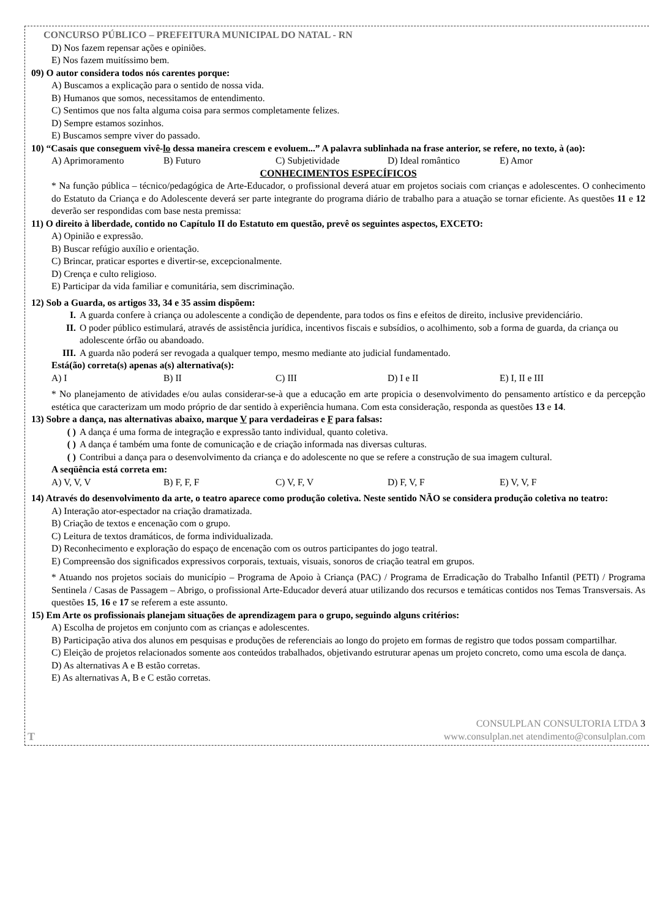CONCURSO PÚBLICO – PREFEITURA MUNICIPAL DO NATAL - RN
D) Nos fazem repensar ações e opiniões.
E) Nos fazem muitíssimo bem.
09) O autor considera todos nós carentes porque:
A) Buscamos a explicação para o sentido de nossa vida.
B) Humanos que somos, necessitamos de entendimento.
C) Sentimos que nos falta alguma coisa para sermos completamente felizes.
D) Sempre estamos sozinhos.
E) Buscamos sempre viver do passado.
10) “Casais que conseguem vivê-lo dessa maneira crescem e evoluem...” A palavra sublinhada na frase anterior, se refere, no texto, à (ao):
A) Aprimoramento B) Futuro C) Subjetividade D) Ideal romântico E) Amor
CONHECIMENTOS ESPECÍFICOS
* Na função pública – técnico/pedagógica de Arte-Educador, o profissional deverá atuar em projetos sociais com crianças e adolescentes. O conhecimento do Estatuto da Criança e do Adolescente deverá ser parte integrante do programa diário de trabalho para a atuação se tornar eficiente. As questões 11 e 12 deverão ser respondidas com base nesta premissa:
11) O direito à liberdade, contido no Capítulo II do Estatuto em questão, prevê os seguintes aspectos, EXCETO:
A) Opinião e expressão.
B) Buscar refúgio auxílio e orientação.
C) Brincar, praticar esportes e divertir-se, excepcionalmente.
D) Crença e culto religioso.
E) Participar da vida familiar e comunitária, sem discriminação.
12) Sob a Guarda, os artigos 33, 34 e 35 assim dispõem:
I. A guarda confere à criança ou adolescente a condição de dependente, para todos os fins e efeitos de direito, inclusive previdenciário.
II. O poder público estimulará, através de assistência jurídica, incentivos fiscais e subsídios, o acolhimento, sob a forma de guarda, da criança ou adolescente órfão ou abandoado.
III. A guarda não poderá ser revogada a qualquer tempo, mesmo mediante ato judicial fundamentado.
Está(ão) correta(s) apenas a(s) alternativa(s):
A) I B) II C) III D) I e II E) I, II e III
* No planejamento de atividades e/ou aulas considerar-se-à que a educação em arte propicia o desenvolvimento do pensamento artístico e da percepção estética que caracterizam um modo próprio de dar sentido à experiência humana. Com esta consideração, responda as questões 13 e 14.
13) Sobre a dança, nas alternativas abaixo, marque V para verdadeiras e F para falsas:
( ) A dança é uma forma de integração e expressão tanto individual, quanto coletiva.
( ) A dança é também uma fonte de comunicação e de criação informada nas diversas culturas.
( ) Contribui a dança para o desenvolvimento da criança e do adolescente no que se refere a construção de sua imagem cultural.
A seqüência está correta em:
A) V, V, V B) F, F, F C) V, F, V D) F, V, F E) V, V, F
14) Através do desenvolvimento da arte, o teatro aparece como produção coletiva. Neste sentido NÃO se considera produção coletiva no teatro:
A) Interação ator-espectador na criação dramatizada.
B) Criação de textos e encenação com o grupo.
C) Leitura de textos dramáticos, de forma individualizada.
D) Reconhecimento e exploração do espaço de encenação com os outros participantes do jogo teatral.
E) Compreensão dos significados expressivos corporais, textuais, visuais, sonoros de criação teatral em grupos.
* Atuando nos projetos sociais do município – Programa de Apoio à Criança (PAC) / Programa de Erradicação do Trabalho Infantil (PETI) / Programa Sentinela / Casas de Passagem – Abrigo, o profissional Arte-Educador deverá atuar utilizando dos recursos e temáticas contidos nos Temas Transversais. As questões 15, 16 e 17 se referem a este assunto.
15) Em Arte os profissionais planejam situações de aprendizagem para o grupo, seguindo alguns critérios:
A) Escolha de projetos em conjunto com as crianças e adolescentes.
B) Participação ativa dos alunos em pesquisas e produções de referenciais ao longo do projeto em formas de registro que todos possam compartilhar.
C) Eleição de projetos relacionados somente aos conteúdos trabalhados, objetivando estruturar apenas um projeto concreto, como uma escola de dança.
D) As alternativas A e B estão corretas.
E) As alternativas A, B e C estão corretas.
T
CONSULPLAN CONSULTORIA LTDA 3
www.consulplan.net atendimento@consulplan.com